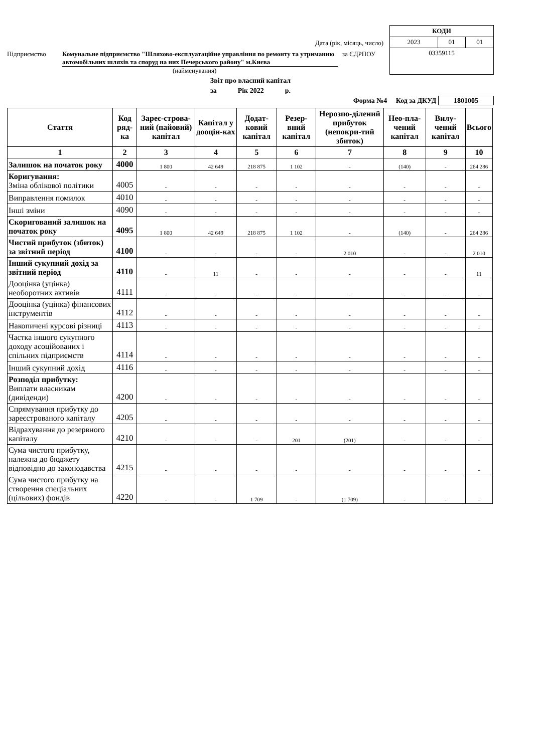Дата (рік, місяць, число)
Підприємство Комунальне підприємство "Шляхово-експлуатаційне управління по ремонту та утриманню автомобільних шляхів та споруд на них Печерського району" м.Києва за ЄДРПОУ
(найменування)
| КОДИ | | |
| 2023 | 01 | 01 |
| 03359115 | | |
Звіт про власний капітал
за Рік 2022 р.
Форма №4 Код за ДКУД 1801005
| Стаття | Код ряд-ка | Зареє-строва-ний (пайовий) капітал | Капітал у дооцін-ках | Додат-ковий капітал | Резер-вний капітал | Нерозпо-ділений прибуток (непокри-тий збиток) | Нео-пла-чений капітал | Вилу-чений капітал | Всього |
| --- | --- | --- | --- | --- | --- | --- | --- | --- | --- |
| 1 | 2 | 3 | 4 | 5 | 6 | 7 | 8 | 9 | 10 |
| Залишок на початок року | 4000 | 1 800 | 42 649 | 218 875 | 1 102 | - | (140) | - | 264 286 |
| Коригування: Зміна облікової політики | 4005 | - | - | - | - | - | - | - | - |
| Виправлення помилок | 4010 | - | - | - | - | - | - | - | - |
| Інші зміни | 4090 | - | - | - | - | - | - | - | - |
| Скоригований залишок на початок року | 4095 | 1 800 | 42 649 | 218 875 | 1 102 | - | (140) | - | 264 286 |
| Чистий прибуток (збиток) за звітний період | 4100 | - | - | - | - | 2 010 | - | - | 2 010 |
| Інший сукупний дохід за звітний період | 4110 | - | 11 | - | - | - | - | - | 11 |
| Дооцінка (уцінка) необоротних активів | 4111 | - | - | - | - | - | - | - | - |
| Дооцінка (уцінка) фінансових інструментів | 4112 | - | - | - | - | - | - | - | - |
| Накопичені курсові різниці | 4113 | - | - | - | - | - | - | - | - |
| Частка іншого сукупного доходу асоційованих і спільних підприємств | 4114 | - | - | - | - | - | - | - | - |
| Інший сукупний дохід | 4116 | - | - | - | - | - | - | - | - |
| Розподіл прибутку: Виплати власникам (дивіденди) | 4200 | - | - | - | - | - | - | - | - |
| Спрямування прибутку до зареєстрованого капіталу | 4205 | - | - | - | - | - | - | - | - |
| Відрахування до резервного капіталу | 4210 | - | - | - | 201 | (201) | - | - | - |
| Сума чистого прибутку, належна до бюджету відповідно до законодавства | 4215 | - | - | - | - | - | - | - | - |
| Сума чистого прибутку на створення спеціальних (цільових) фондів | 4220 | - | - | 1 709 | - | (1 709) | - | - | - |